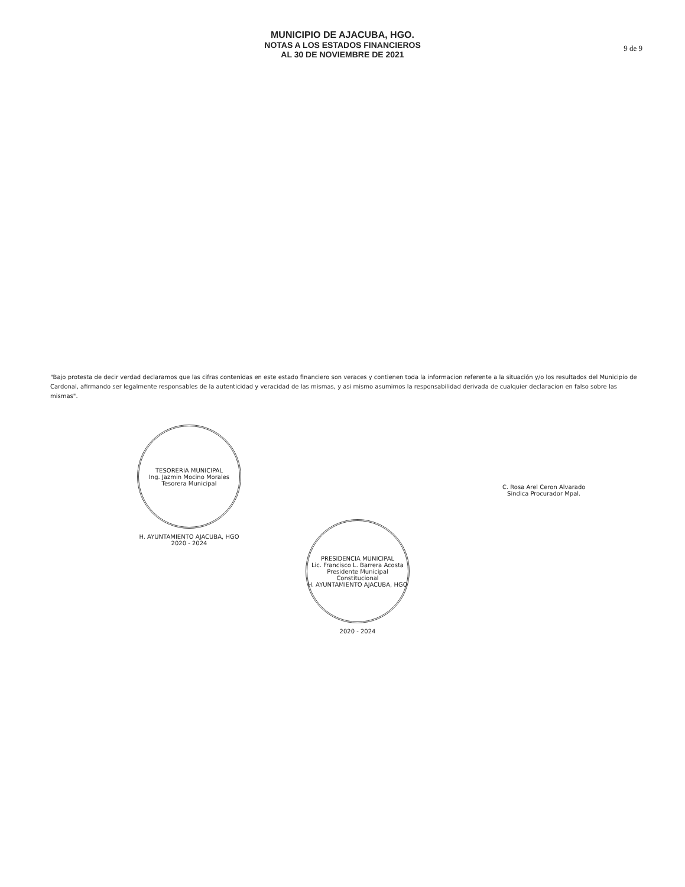MUNICIPIO DE AJACUBA, HGO.
NOTAS A LOS ESTADOS FINANCIEROS
AL 30 DE NOVIEMBRE DE 2021
9 de 9
"Bajo protesta de decir verdad declaramos que las cifras contenidas en este estado financiero son veraces y contienen toda la informacion referente a la situación y/o los resultados del Municipio de Cardonal, afirmando ser legalmente responsables de la autenticidad y veracidad de las mismas, y asi mismo asumimos la responsabilidad derivada de cualquier declaracion en falso sobre las mismas".
TESORERIA MUNICIPAL
Ing. Jazmin Mocino Morales
Tesorera Municipal
H. AYUNTAMIENTO AJACUBA, HGO
2020 - 2024
PRESIDENCIA MUNICIPAL
Lic. Francisco L. Barrera Acosta
Presidente Municipal Constitucional
H. AYUNTAMIENTO AJACUBA, HGO
2020 - 2024
C. Rosa Arel Ceron Alvarado
Sindica Procurador Mpal.